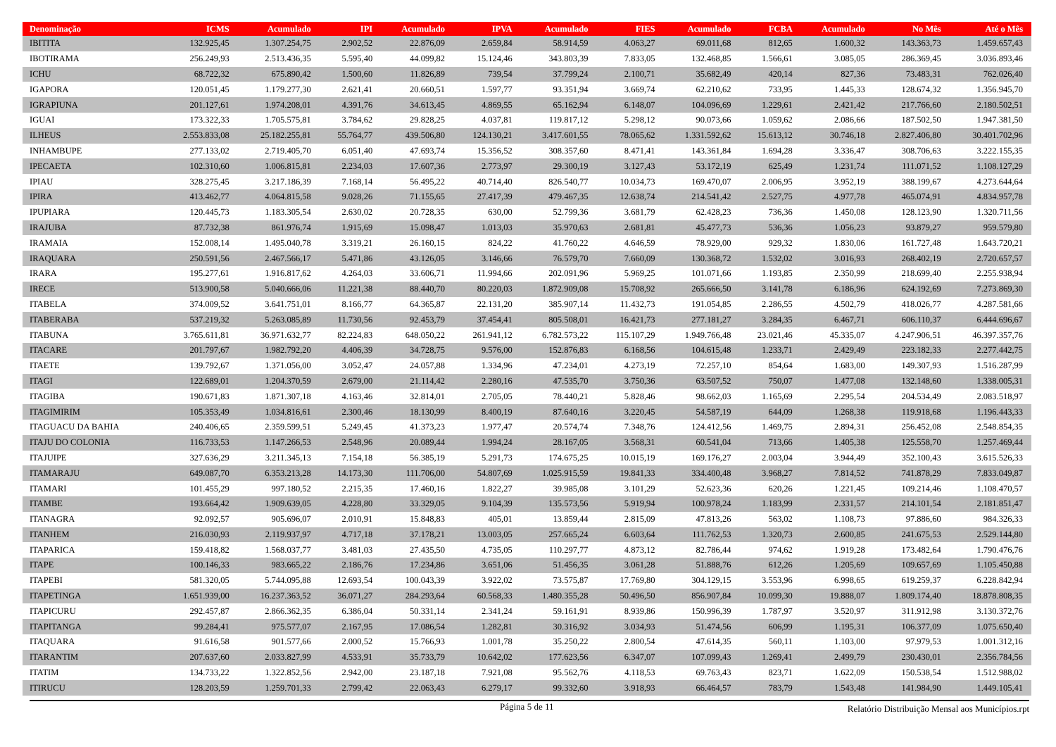| Denominação | ICMS | Acumulado | IPI | Acumulado | IPVA | Acumulado | FIES | Acumulado | FCBA | Acumulado | No Mês | Até o Mês |
| --- | --- | --- | --- | --- | --- | --- | --- | --- | --- | --- | --- | --- |
| IBITITA | 132.925,45 | 1.307.254,75 | 2.902,52 | 22.876,09 | 2.659,84 | 58.914,59 | 4.063,27 | 69.011,68 | 812,65 | 1.600,32 | 143.363,73 | 1.459.657,43 |
| IBOTIRAMA | 256.249,93 | 2.513.436,35 | 5.595,40 | 44.099,82 | 15.124,46 | 343.803,39 | 7.833,05 | 132.468,85 | 1.566,61 | 3.085,05 | 286.369,45 | 3.036.893,46 |
| ICHU | 68.722,32 | 675.890,42 | 1.500,60 | 11.826,89 | 739,54 | 37.799,24 | 2.100,71 | 35.682,49 | 420,14 | 827,36 | 73.483,31 | 762.026,40 |
| IGAPORA | 120.051,45 | 1.179.277,30 | 2.621,41 | 20.660,51 | 1.597,77 | 93.351,94 | 3.669,74 | 62.210,62 | 733,95 | 1.445,33 | 128.674,32 | 1.356.945,70 |
| IGRAPIUNA | 201.127,61 | 1.974.208,01 | 4.391,76 | 34.613,45 | 4.869,55 | 65.162,94 | 6.148,07 | 104.096,69 | 1.229,61 | 2.421,42 | 217.766,60 | 2.180.502,51 |
| IGUAI | 173.322,33 | 1.705.575,81 | 3.784,62 | 29.828,25 | 4.037,81 | 119.817,12 | 5.298,12 | 90.073,66 | 1.059,62 | 2.086,66 | 187.502,50 | 1.947.381,50 |
| ILHEUS | 2.553.833,08 | 25.182.255,81 | 55.764,77 | 439.506,80 | 124.130,21 | 3.417.601,55 | 78.065,62 | 1.331.592,62 | 15.613,12 | 30.746,18 | 2.827.406,80 | 30.401.702,96 |
| INHAMBUPE | 277.133,02 | 2.719.405,70 | 6.051,40 | 47.693,74 | 15.356,52 | 308.357,60 | 8.471,41 | 143.361,84 | 1.694,28 | 3.336,47 | 308.706,63 | 3.222.155,35 |
| IPECAETA | 102.310,60 | 1.006.815,81 | 2.234,03 | 17.607,36 | 2.773,97 | 29.300,19 | 3.127,43 | 53.172,19 | 625,49 | 1.231,74 | 111.071,52 | 1.108.127,29 |
| IPIAU | 328.275,45 | 3.217.186,39 | 7.168,14 | 56.495,22 | 40.714,40 | 826.540,77 | 10.034,73 | 169.470,07 | 2.006,95 | 3.952,19 | 388.199,67 | 4.273.644,64 |
| IPIRA | 413.462,77 | 4.064.815,58 | 9.028,26 | 71.155,65 | 27.417,39 | 479.467,35 | 12.638,74 | 214.541,42 | 2.527,75 | 4.977,78 | 465.074,91 | 4.834.957,78 |
| IPUPIARA | 120.445,73 | 1.183.305,54 | 2.630,02 | 20.728,35 | 630,00 | 52.799,36 | 3.681,79 | 62.428,23 | 736,36 | 1.450,08 | 128.123,90 | 1.320.711,56 |
| IRAJUBA | 87.732,38 | 861.976,74 | 1.915,69 | 15.098,47 | 1.013,03 | 35.970,63 | 2.681,81 | 45.477,73 | 536,36 | 1.056,23 | 93.879,27 | 959.579,80 |
| IRAMAIA | 152.008,14 | 1.495.040,78 | 3.319,21 | 26.160,15 | 824,22 | 41.760,22 | 4.646,59 | 78.929,00 | 929,32 | 1.830,06 | 161.727,48 | 1.643.720,21 |
| IRAQUARA | 250.591,56 | 2.467.566,17 | 5.471,86 | 43.126,05 | 3.146,66 | 76.579,70 | 7.660,09 | 130.368,72 | 1.532,02 | 3.016,93 | 268.402,19 | 2.720.657,57 |
| IRARA | 195.277,61 | 1.916.817,62 | 4.264,03 | 33.606,71 | 11.994,66 | 202.091,96 | 5.969,25 | 101.071,66 | 1.193,85 | 2.350,99 | 218.699,40 | 2.255.938,94 |
| IRECE | 513.900,58 | 5.040.666,06 | 11.221,38 | 88.440,70 | 80.220,03 | 1.872.909,08 | 15.708,92 | 265.666,50 | 3.141,78 | 6.186,96 | 624.192,69 | 7.273.869,30 |
| ITABELA | 374.009,52 | 3.641.751,01 | 8.166,77 | 64.365,87 | 22.131,20 | 385.907,14 | 11.432,73 | 191.054,85 | 2.286,55 | 4.502,79 | 418.026,77 | 4.287.581,66 |
| ITABERABA | 537.219,32 | 5.263.085,89 | 11.730,56 | 92.453,79 | 37.454,41 | 805.508,01 | 16.421,73 | 277.181,27 | 3.284,35 | 6.467,71 | 606.110,37 | 6.444.696,67 |
| ITABUNA | 3.765.611,81 | 36.971.632,77 | 82.224,83 | 648.050,22 | 261.941,12 | 6.782.573,22 | 115.107,29 | 1.949.766,48 | 23.021,46 | 45.335,07 | 4.247.906,51 | 46.397.357,76 |
| ITACARE | 201.797,67 | 1.982.792,20 | 4.406,39 | 34.728,75 | 9.576,00 | 152.876,83 | 6.168,56 | 104.615,48 | 1.233,71 | 2.429,49 | 223.182,33 | 2.277.442,75 |
| ITAETE | 139.792,67 | 1.371.056,00 | 3.052,47 | 24.057,88 | 1.334,96 | 47.234,01 | 4.273,19 | 72.257,10 | 854,64 | 1.683,00 | 149.307,93 | 1.516.287,99 |
| ITAGI | 122.689,01 | 1.204.370,59 | 2.679,00 | 21.114,42 | 2.280,16 | 47.535,70 | 3.750,36 | 63.507,52 | 750,07 | 1.477,08 | 132.148,60 | 1.338.005,31 |
| ITAGIBA | 190.671,83 | 1.871.307,18 | 4.163,46 | 32.814,01 | 2.705,05 | 78.440,21 | 5.828,46 | 98.662,03 | 1.165,69 | 2.295,54 | 204.534,49 | 2.083.518,97 |
| ITAGIMIRIM | 105.353,49 | 1.034.816,61 | 2.300,46 | 18.130,99 | 8.400,19 | 87.640,16 | 3.220,45 | 54.587,19 | 644,09 | 1.268,38 | 119.918,68 | 1.196.443,33 |
| ITAGUACU DA BAHIA | 240.406,65 | 2.359.599,51 | 5.249,45 | 41.373,23 | 1.977,47 | 20.574,74 | 7.348,76 | 124.412,56 | 1.469,75 | 2.894,31 | 256.452,08 | 2.548.854,35 |
| ITAJU DO COLONIA | 116.733,53 | 1.147.266,53 | 2.548,96 | 20.089,44 | 1.994,24 | 28.167,05 | 3.568,31 | 60.541,04 | 713,66 | 1.405,38 | 125.558,70 | 1.257.469,44 |
| ITAJUIPE | 327.636,29 | 3.211.345,13 | 7.154,18 | 56.385,19 | 5.291,73 | 174.675,25 | 10.015,19 | 169.176,27 | 2.003,04 | 3.944,49 | 352.100,43 | 3.615.526,33 |
| ITAMARAJU | 649.087,70 | 6.353.213,28 | 14.173,30 | 111.706,00 | 54.807,69 | 1.025.915,59 | 19.841,33 | 334.400,48 | 3.968,27 | 7.814,52 | 741.878,29 | 7.833.049,87 |
| ITAMARI | 101.455,29 | 997.180,52 | 2.215,35 | 17.460,16 | 1.822,27 | 39.985,08 | 3.101,29 | 52.623,36 | 620,26 | 1.221,45 | 109.214,46 | 1.108.470,57 |
| ITAMBE | 193.664,42 | 1.909.639,05 | 4.228,80 | 33.329,05 | 9.104,39 | 135.573,56 | 5.919,94 | 100.978,24 | 1.183,99 | 2.331,57 | 214.101,54 | 2.181.851,47 |
| ITANAGRA | 92.092,57 | 905.696,07 | 2.010,91 | 15.848,83 | 405,01 | 13.859,44 | 2.815,09 | 47.813,26 | 563,02 | 1.108,73 | 97.886,60 | 984.326,33 |
| ITANHEM | 216.030,93 | 2.119.937,97 | 4.717,18 | 37.178,21 | 13.003,05 | 257.665,24 | 6.603,64 | 111.762,53 | 1.320,73 | 2.600,85 | 241.675,53 | 2.529.144,80 |
| ITAPARICA | 159.418,82 | 1.568.037,77 | 3.481,03 | 27.435,50 | 4.735,05 | 110.297,77 | 4.873,12 | 82.786,44 | 974,62 | 1.919,28 | 173.482,64 | 1.790.476,76 |
| ITAPE | 100.146,33 | 983.665,22 | 2.186,76 | 17.234,86 | 3.651,06 | 51.456,35 | 3.061,28 | 51.888,76 | 612,26 | 1.205,69 | 109.657,69 | 1.105.450,88 |
| ITAPEBI | 581.320,05 | 5.744.095,88 | 12.693,54 | 100.043,39 | 3.922,02 | 73.575,87 | 17.769,80 | 304.129,15 | 3.553,96 | 6.998,65 | 619.259,37 | 6.228.842,94 |
| ITAPETINGA | 1.651.939,00 | 16.237.363,52 | 36.071,27 | 284.293,64 | 60.568,33 | 1.480.355,28 | 50.496,50 | 856.907,84 | 10.099,30 | 19.888,07 | 1.809.174,40 | 18.878.808,35 |
| ITAPICURU | 292.457,87 | 2.866.362,35 | 6.386,04 | 50.331,14 | 2.341,24 | 59.161,91 | 8.939,86 | 150.996,39 | 1.787,97 | 3.520,97 | 311.912,98 | 3.130.372,76 |
| ITAPITANGA | 99.284,41 | 975.577,07 | 2.167,95 | 17.086,54 | 1.282,81 | 30.316,92 | 3.034,93 | 51.474,56 | 606,99 | 1.195,31 | 106.377,09 | 1.075.650,40 |
| ITAQUARA | 91.616,58 | 901.577,66 | 2.000,52 | 15.766,93 | 1.001,78 | 35.250,22 | 2.800,54 | 47.614,35 | 560,11 | 1.103,00 | 97.979,53 | 1.001.312,16 |
| ITARANTIM | 207.637,60 | 2.033.827,99 | 4.533,91 | 35.733,79 | 10.642,02 | 177.623,56 | 6.347,07 | 107.099,43 | 1.269,41 | 2.499,79 | 230.430,01 | 2.356.784,56 |
| ITATIM | 134.733,22 | 1.322.852,56 | 2.942,00 | 23.187,18 | 7.921,08 | 95.562,76 | 4.118,53 | 69.763,43 | 823,71 | 1.622,09 | 150.538,54 | 1.512.988,02 |
| ITIRUCU | 128.203,59 | 1.259.701,33 | 2.799,42 | 22.063,43 | 6.279,17 | 99.332,60 | 3.918,93 | 66.464,57 | 783,79 | 1.543,48 | 141.984,90 | 1.449.105,41 |
Página 5 de 11
Relatório Distribuição Mensal aos Municípios.rpt